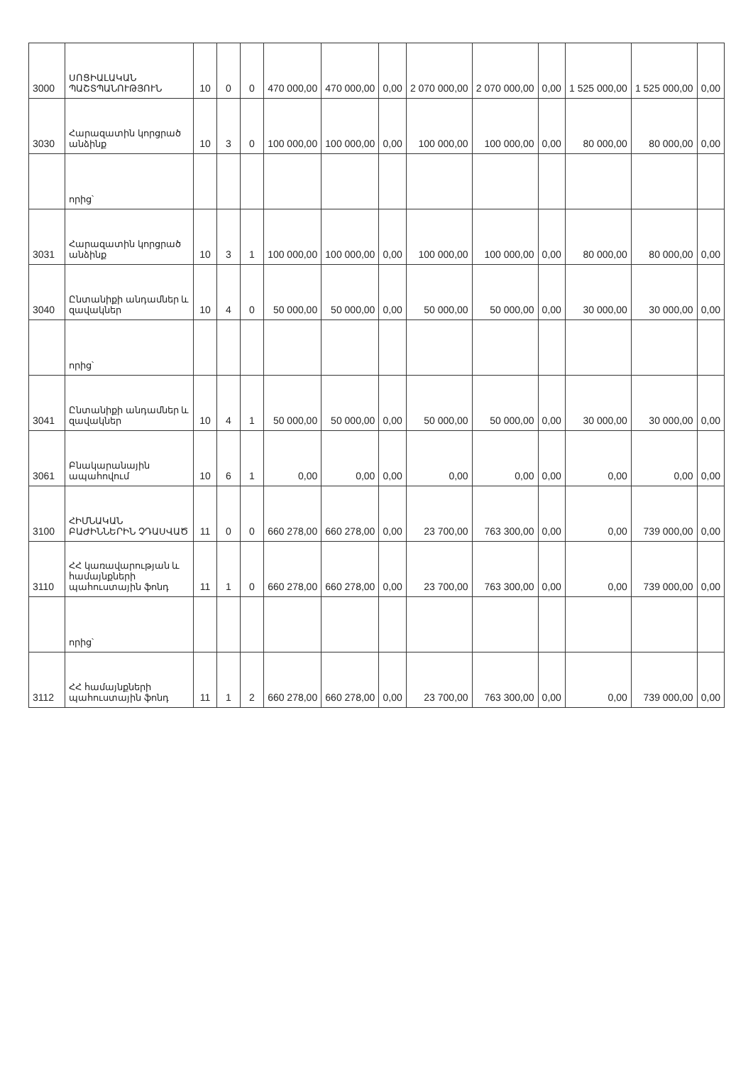| 3000 | ՍՈՑԻԱԼԱԿԱՆ ՊԱՇՏՊԱՆՈՒԹՅՈՒՆ | 10 | 0 | 0 | 470 000,00 | 470 000,00 | 0,00 | 2 070 000,00 | 2 070 000,00 | 0,00 | 1 525 000,00 | 1 525 000,00 | 0,00 |
| 3030 | Հարազատին կորցրած անձինք | 10 | 3 | 0 | 100 000,00 | 100 000,00 | 0,00 | 100 000,00 | 100 000,00 | 0,00 | 80 000,00 | 80 000,00 | 0,00 |
| | որից՝ | | | | | | | | | | | | |
| 3031 | Հարազատին կորցրած անձինք | 10 | 3 | 1 | 100 000,00 | 100 000,00 | 0,00 | 100 000,00 | 100 000,00 | 0,00 | 80 000,00 | 80 000,00 | 0,00 |
| 3040 | Ընտանիքի անդամներ և զավակներ | 10 | 4 | 0 | 50 000,00 | 50 000,00 | 0,00 | 50 000,00 | 50 000,00 | 0,00 | 30 000,00 | 30 000,00 | 0,00 |
| | որից՝ | | | | | | | | | | | | |
| 3041 | Ընտանիքի անդամներ և զավակներ | 10 | 4 | 1 | 50 000,00 | 50 000,00 | 0,00 | 50 000,00 | 50 000,00 | 0,00 | 30 000,00 | 30 000,00 | 0,00 |
| 3061 | Բնակարանային ապահովում | 10 | 6 | 1 | 0,00 | 0,00 | 0,00 | 0,00 | 0,00 | 0,00 | 0,00 | 0,00 | 0,00 |
| 3100 | ՀԻՄՆԱԿԱՆ ԲԱԺԻՆՆԵՐԻՆ ՉԴԱՍՎԱԾ | 11 | 0 | 0 | 660 278,00 | 660 278,00 | 0,00 | 23 700,00 | 763 300,00 | 0,00 | 0,00 | 739 000,00 | 0,00 |
| 3110 | ՀՀ կառավարության և համայնքների պահուստային ֆոնդ | 11 | 1 | 0 | 660 278,00 | 660 278,00 | 0,00 | 23 700,00 | 763 300,00 | 0,00 | 0,00 | 739 000,00 | 0,00 |
| | որից՝ | | | | | | | | | | | | |
| 3112 | ՀՀ համայնքների պահուստային ֆոնդ | 11 | 1 | 2 | 660 278,00 | 660 278,00 | 0,00 | 23 700,00 | 763 300,00 | 0,00 | 0,00 | 739 000,00 | 0,00 |